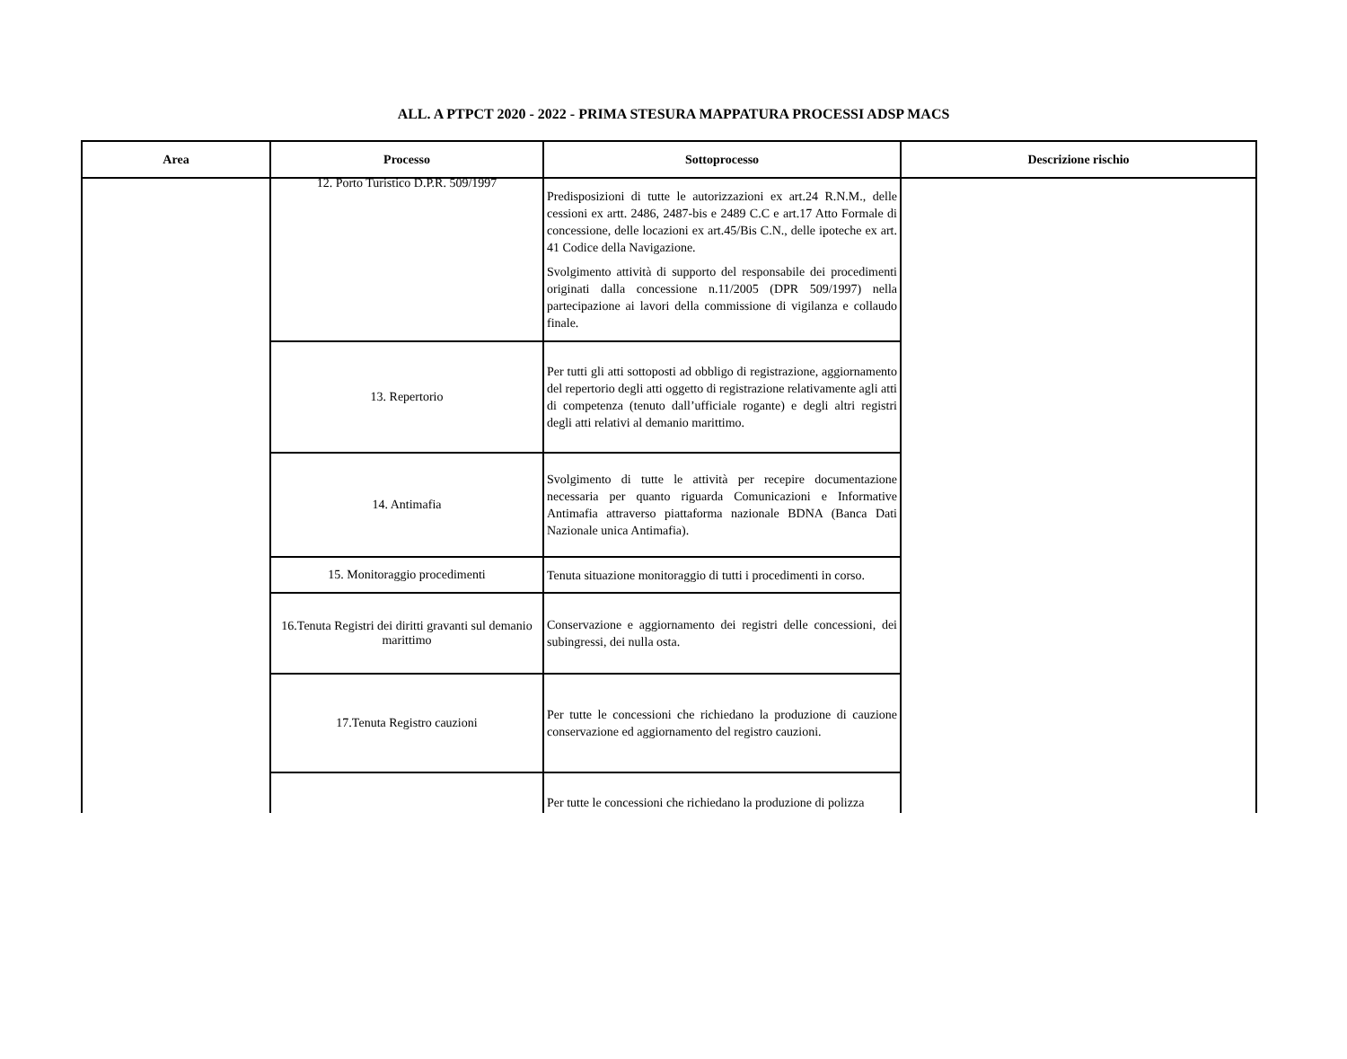ALL. A PTPCT 2020 - 2022 - PRIMA STESURA MAPPATURA PROCESSI ADSP MACS
| Area | Processo | Sottoprocesso | Descrizione rischio |
| --- | --- | --- | --- |
| | 12. Porto Turistico D.P.R. 509/1997 | Predisposizioni di tutte le autorizzazioni ex art.24 R.N.M., delle cessioni ex artt. 2486, 2487-bis e 2489 C.C e art.17 Atto Formale di concessione, delle locazioni ex art.45/Bis C.N., delle ipoteche ex art. 41 Codice della Navigazione. Svolgimento attività di supporto del responsabile dei procedimenti originati dalla concessione n.11/2005 (DPR 509/1997) nella partecipazione ai lavori della commissione di vigilanza e collaudo finale. | |
| | 13. Repertorio | Per tutti gli atti sottoposti ad obbligo di registrazione, aggiornamento del repertorio degli atti oggetto di registrazione relativamente agli atti di competenza (tenuto dall’ufficiale rogante) e degli altri registri degli atti relativi al demanio marittimo. | |
| | 14. Antimafia | Svolgimento di tutte le attività per recepire documentazione necessaria per quanto riguarda Comunicazioni e Informative Antimafia attraverso piattaforma nazionale BDNA (Banca Dati Nazionale unica Antimafia). | |
| | 15. Monitoraggio procedimenti | Tenuta situazione monitoraggio di tutti i procedimenti in corso. | |
| | 16.Tenuta Registri dei diritti gravanti sul demanio marittimo | Conservazione e aggiornamento dei registri delle concessioni, dei subingressi, dei nulla osta. | |
| | 17.Tenuta Registro cauzioni | Per tutte le concessioni che richiedano la produzione di cauzione conservazione ed aggiornamento del registro cauzioni. | |
| | | Per tutte le concessioni che richiedano la produzione di polizza | |